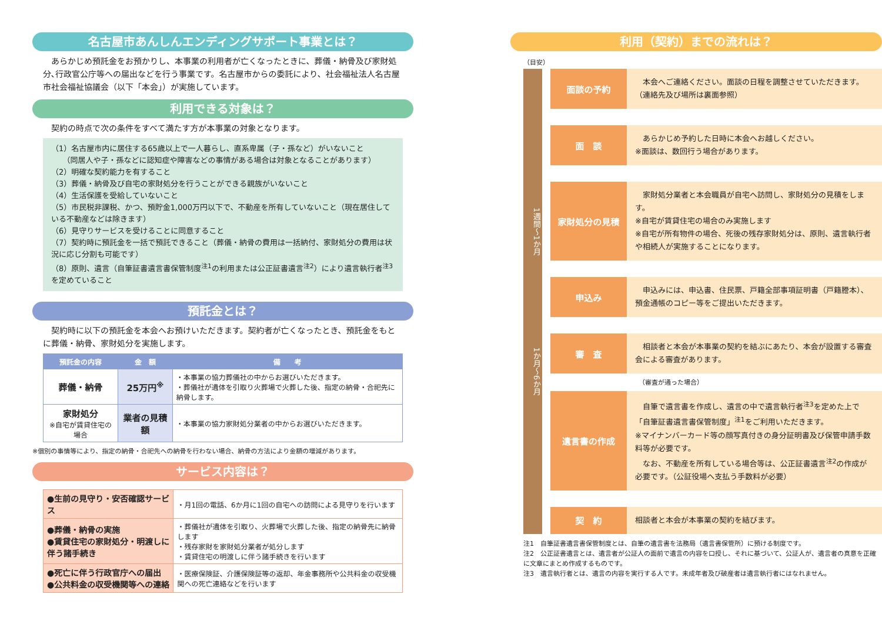名古屋市あんしんエンディングサポート事業とは？
　あらかじめ預託金をお預かりし、本事業の利用者が亡くなったときに、葬儀・納骨及び家財処分､行政官公庁等への届出などを行う事業です。名古屋市からの委託により、社会福祉法人名古屋市社会福祉協議会（以下「本会」）が実施しています。
利用できる対象は？
　契約の時点で次の条件をすべて満たす方が本事業の対象となります。
（1）名古屋市内に居住する65歳以上で一人暮らし、直系卑属（子・孫など）がいないこと
　　（同居人や子・孫などに認知症や障害などの事情がある場合は対象となることがあります）
（2）明確な契約能力を有すること
（3）葬儀・納骨及び自宅の家財処分を行うことができる親族がいないこと
（4）生活保護を受給していないこと
（5）市民税非課税、かつ、預貯金1,000万円以下で、不動産を所有していないこと（現在居住している不動産などは除きます）
（6）見守りサービスを受けることに同意すること
（7）契約時に預託金を一括で預託できること（葬儀・納骨の費用は一括納付、家財処分の費用は状況に応じ分割も可能です）
（8）原則、遺言（自筆証書遺言書保管制度<sup>注1</sup>の利用または公正証書遺言<sup>注2</sup>）により遺言執行者<sup>注3</sup>を定めていること
預託金とは？
　契約時に以下の預託金を本会へお預けいただきます。契約者が亡くなったとき、預託金をもとに葬儀・納骨、家財処分を実施します。
| 預託金の内容 | 金 額 | 備 考 |
| --- | --- | --- |
| 葬儀・納骨 | 25万円<sup>※</sup> | ・本事業の協力葬儀社の中からお選びいただきます。 ・葬儀社が遺体を引取り火葬場で火葬した後、指定の納骨・合祀先に納骨します。 |
| 家財処分 ※自宅が賃貸住宅の場合 | 業者の見積額 | ・本事業の協力家財処分業者の中からお選びいただきます。 |
※個別の事情等により、指定の納骨・合祀先への納骨を行わない場合、納骨の方法により金額の増減があります。
サービス内容は？
| ●生前の見守り・安否確認サービス | ・月1回の電話、6か月に1回の自宅への訪問による見守りを行います |
| ●葬儀・納骨の実施 ●賃貸住宅の家財処分・明渡しに伴う諸手続き | ・葬儀社が遺体を引取り、火葬場で火葬した後、指定の納骨先に納骨します ・残存家財を家財処分業者が処分します ・賃貸住宅の明渡しに伴う諸手続きを行います |
| ●死亡に伴う行政官庁への届出 ●公共料金の収受機関等への連絡 | ・医療保険証、介護保険証等の返却、年金事務所や公共料金の収受機関への死亡連絡などを行います |
利用（契約）までの流れは？
（目安）
1週間〜1か月　　　　　　　　　　　　1か月〜6か月
面談の予約
　本会へご連絡ください。面談の日程を調整させていただきます。（連絡先及び場所は裏面参照）
面　談
　あらかじめ予約した日時に本会へお越しください。
※面談は、数回行う場合があります。
家財処分の見積
　家財処分業者と本会職員が自宅へ訪問し、家財処分の見積をします。
※自宅が賃貸住宅の場合のみ実施します
※自宅が所有物件の場合、死後の残存家財処分は、原則、遺言執行者や相続人が実施することになります。
申込み
　申込みには、申込書、住民票、戸籍全部事項証明書（戸籍謄本）、預金通帳のコピー等をご提出いただきます。
審　査
　相談者と本会が本事業の契約を結ぶにあたり、本会が設置する審査会による審査があります。
（審査が通った場合）
遺言書の作成
　自筆で遺言書を作成し、遺言の中で遺言執行者<sup>注3</sup>を定めた上で「自筆証書遺言書保管制度」<sup>注1</sup>をご利用いただきます。
※マイナンバーカード等の顔写真付きの身分証明書及び保管申請手数料等が必要です。
　なお、不動産を所有している場合等は、公正証書遺言<sup>注2</sup>の作成が必要です。（公証役場へ支払う手数料が必要）
契　約
相談者と本会が本事業の契約を結びます。
注1　自筆証書遺言書保管制度とは、自筆の遺言書を法務局（遺言書保管所）に預ける制度です。
注2　公正証書遺言とは、遺言者が公証人の面前で遺言の内容を口授し、それに基づいて、公証人が、遺言者の真意を正確に文章にまとめ作成するものです。
注3　遺言執行者とは、遺言の内容を実行する人です。未成年者及び破産者は遺言執行者にはなれません。